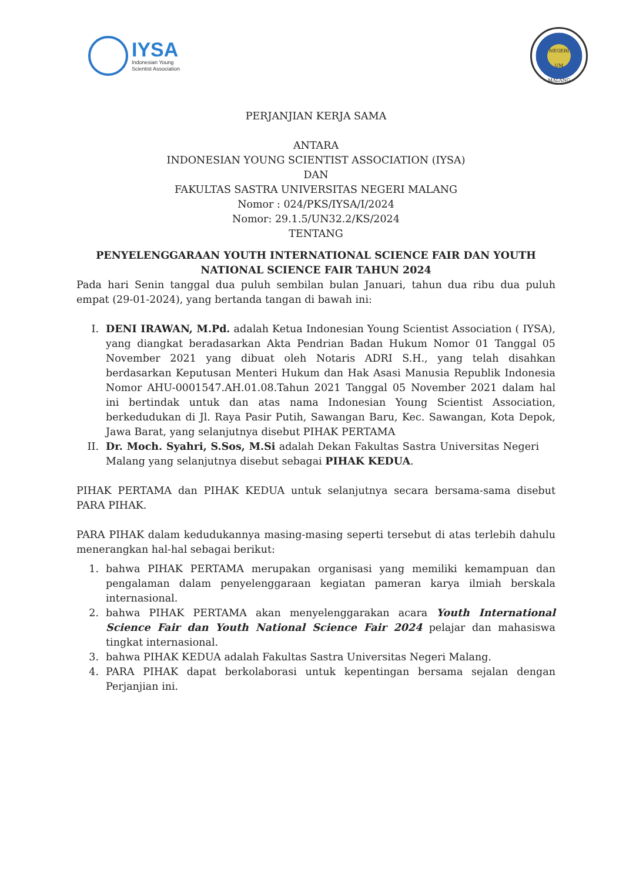IYSA
Indonesian Young
Scientist Association
NEGERI
UM
MALANG
PERJANJIAN KERJA SAMA
ANTARA
INDONESIAN YOUNG SCIENTIST ASSOCIATION (IYSA)
DAN
FAKULTAS SASTRA UNIVERSITAS NEGERI MALANG
Nomor : 024/PKS/IYSA/I/2024
Nomor: 29.1.5/UN32.2/KS/2024
TENTANG
PENYELENGGARAAN YOUTH INTERNATIONAL SCIENCE FAIR DAN YOUTH NATIONAL SCIENCE FAIR TAHUN 2024
Pada hari Senin tanggal dua puluh sembilan bulan Januari, tahun dua ribu dua puluh empat (29-01-2024), yang bertanda tangan di bawah ini:
I. DENI IRAWAN, M.Pd. adalah Ketua Indonesian Young Scientist Association ( IYSA), yang diangkat beradasarkan Akta Pendrian Badan Hukum Nomor 01 Tanggal 05 November 2021 yang dibuat oleh Notaris ADRI S.H., yang telah disahkan berdasarkan Keputusan Menteri Hukum dan Hak Asasi Manusia Republik Indonesia Nomor AHU-0001547.AH.01.08.Tahun 2021 Tanggal 05 November 2021 dalam hal ini bertindak untuk dan atas nama Indonesian Young Scientist Association, berkedudukan di Jl. Raya Pasir Putih, Sawangan Baru, Kec. Sawangan, Kota Depok, Jawa Barat, yang selanjutnya disebut PIHAK PERTAMA
II. Dr. Moch. Syahri, S.Sos, M.Si adalah Dekan Fakultas Sastra Universitas Negeri Malang yang selanjutnya disebut sebagai PIHAK KEDUA.
PIHAK PERTAMA dan PIHAK KEDUA untuk selanjutnya secara bersama-sama disebut PARA PIHAK.
PARA PIHAK dalam kedudukannya masing-masing seperti tersebut di atas terlebih dahulu menerangkan hal-hal sebagai berikut:
1. bahwa PIHAK PERTAMA merupakan organisasi yang memiliki kemampuan dan pengalaman dalam penyelenggaraan kegiatan pameran karya ilmiah berskala internasional.
2. bahwa PIHAK PERTAMA akan menyelenggarakan acara Youth International Science Fair dan Youth National Science Fair 2024 pelajar dan mahasiswa tingkat internasional.
3. bahwa PIHAK KEDUA adalah Fakultas Sastra Universitas Negeri Malang.
4. PARA PIHAK dapat berkolaborasi untuk kepentingan bersama sejalan dengan Perjanjian ini.